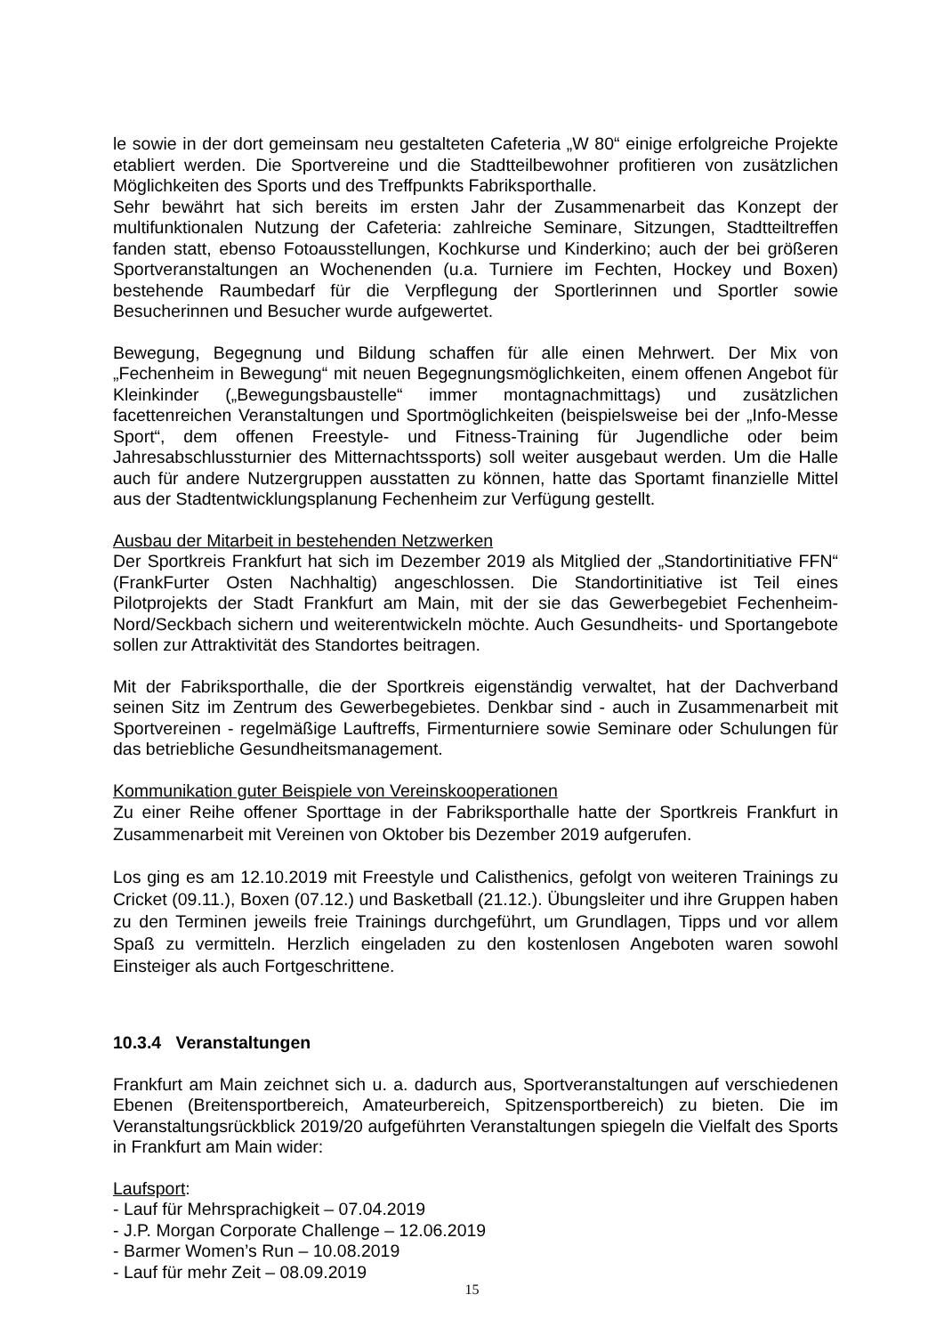le sowie in der dort gemeinsam neu gestalteten Cafeteria „W 80“ einige erfolgreiche Projekte etabliert werden. Die Sportvereine und die Stadtteilbewohner profitieren von zusätzlichen Möglichkeiten des Sports und des Treffpunkts Fabriksporthalle.
Sehr bewährt hat sich bereits im ersten Jahr der Zusammenarbeit das Konzept der multifunktionalen Nutzung der Cafeteria: zahlreiche Seminare, Sitzungen, Stadtteiltreffen fanden statt, ebenso Fotoausstellungen, Kochkurse und Kinderkino; auch der bei größeren Sportveranstaltungen an Wochenenden (u.a. Turniere im Fechten, Hockey und Boxen) bestehende Raumbedarf für die Verpflegung der Sportlerinnen und Sportler sowie Besucherinnen und Besucher wurde aufgewertet.
Bewegung, Begegnung und Bildung schaffen für alle einen Mehrwert. Der Mix von „Fechenheim in Bewegung“ mit neuen Begegnungsmöglichkeiten, einem offenen Angebot für Kleinkinder („Bewegungsbaustelle“ immer montagnachmittags) und zusätzlichen facettenreichen Veranstaltungen und Sportmöglichkeiten (beispielsweise bei der „Info-Messe Sport“, dem offenen Freestyle- und Fitness-Training für Jugendliche oder beim Jahresabschlussturnier des Mitternachtssports) soll weiter ausgebaut werden. Um die Halle auch für andere Nutzergruppen ausstatten zu können, hatte das Sportamt finanzielle Mittel aus der Stadtentwicklungsplanung Fechenheim zur Verfügung gestellt.
Ausbau der Mitarbeit in bestehenden Netzwerken
Der Sportkreis Frankfurt hat sich im Dezember 2019 als Mitglied der „Standortinitiative FFN“ (FrankFurter Osten Nachhaltig) angeschlossen. Die Standortinitiative ist Teil eines Pilotprojekts der Stadt Frankfurt am Main, mit der sie das Gewerbegebiet Fechenheim-Nord/Seckbach sichern und weiterentwickeln möchte. Auch Gesundheits- und Sportangebote sollen zur Attraktivität des Standortes beitragen.
Mit der Fabriksporthalle, die der Sportkreis eigenständig verwaltet, hat der Dachverband seinen Sitz im Zentrum des Gewerbegebietes. Denkbar sind - auch in Zusammenarbeit mit Sportvereinen - regelmäßige Lauftreffs, Firmenturniere sowie Seminare oder Schulungen für das betriebliche Gesundheitsmanagement.
Kommunikation guter Beispiele von Vereinskooperationen
Zu einer Reihe offener Sporttage in der Fabriksporthalle hatte der Sportkreis Frankfurt in Zusammenarbeit mit Vereinen von Oktober bis Dezember 2019 aufgerufen.
Los ging es am 12.10.2019 mit Freestyle und Calisthenics, gefolgt von weiteren Trainings zu Cricket (09.11.), Boxen (07.12.) und Basketball (21.12.). Übungsleiter und ihre Gruppen haben zu den Terminen jeweils freie Trainings durchgeführt, um Grundlagen, Tipps und vor allem Spaß zu vermitteln. Herzlich eingeladen zu den kostenlosen Angeboten waren sowohl Einsteiger als auch Fortgeschrittene.
10.3.4 Veranstaltungen
Frankfurt am Main zeichnet sich u. a. dadurch aus, Sportveranstaltungen auf verschiedenen Ebenen (Breitensportbereich, Amateurbereich, Spitzensportbereich) zu bieten. Die im Veranstaltungsrückblick 2019/20 aufgeführten Veranstaltungen spiegeln die Vielfalt des Sports in Frankfurt am Main wider:
Laufsport:
- Lauf für Mehrsprachigkeit – 07.04.2019
- J.P. Morgan Corporate Challenge – 12.06.2019
- Barmer Women’s Run – 10.08.2019
- Lauf für mehr Zeit – 08.09.2019
15